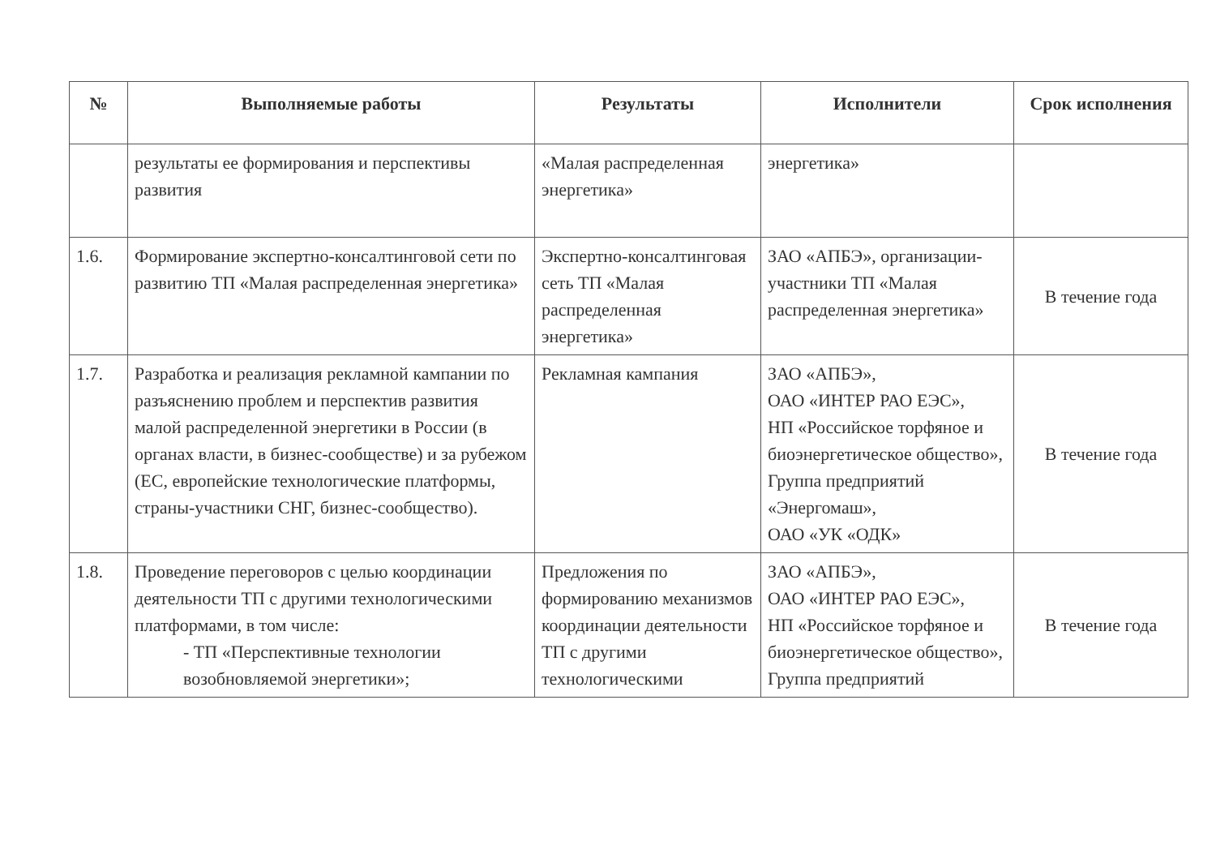| № | Выполняемые работы | Результаты | Исполнители | Срок исполнения |
| --- | --- | --- | --- | --- |
| | результаты ее формирования и перспективы развития | «Малая распределенная энергетика» | энергетика» | |
| 1.6. | Формирование экспертно-консалтинговой сети по развитию ТП «Малая распределенная энергетика» | Экспертно-консалтинговая сеть ТП «Малая распределенная энергетика» | ЗАО «АПБЭ», организации-участники ТП «Малая распределенная энергетика» | В течение года |
| 1.7. | Разработка и реализация рекламной кампании по разъяснению проблем и перспектив развития малой распределенной энергетики в России (в органах власти, в бизнес-сообществе) и за рубежом (ЕС, европейские технологические платформы, страны-участники СНГ, бизнес-сообщество). | Рекламная кампания | ЗАО «АПБЭ», ОАО «ИНТЕР РАО ЕЭС», НП «Российское торфяное и биоэнергетическое общество», Группа предприятий «Энергомаш», ОАО «УК «ОДК» | В течение года |
| 1.8. | Проведение переговоров с целью координации деятельности ТП с другими технологическими платформами, в том числе: - ТП «Перспективные технологии возобновляемой энергетики»; | Предложения по формированию механизмов координации деятельности ТП с другими технологическими | ЗАО «АПБЭ», ОАО «ИНТЕР РАО ЕЭС», НП «Российское торфяное и биоэнергетическое общество», Группа предприятий | В течение года |